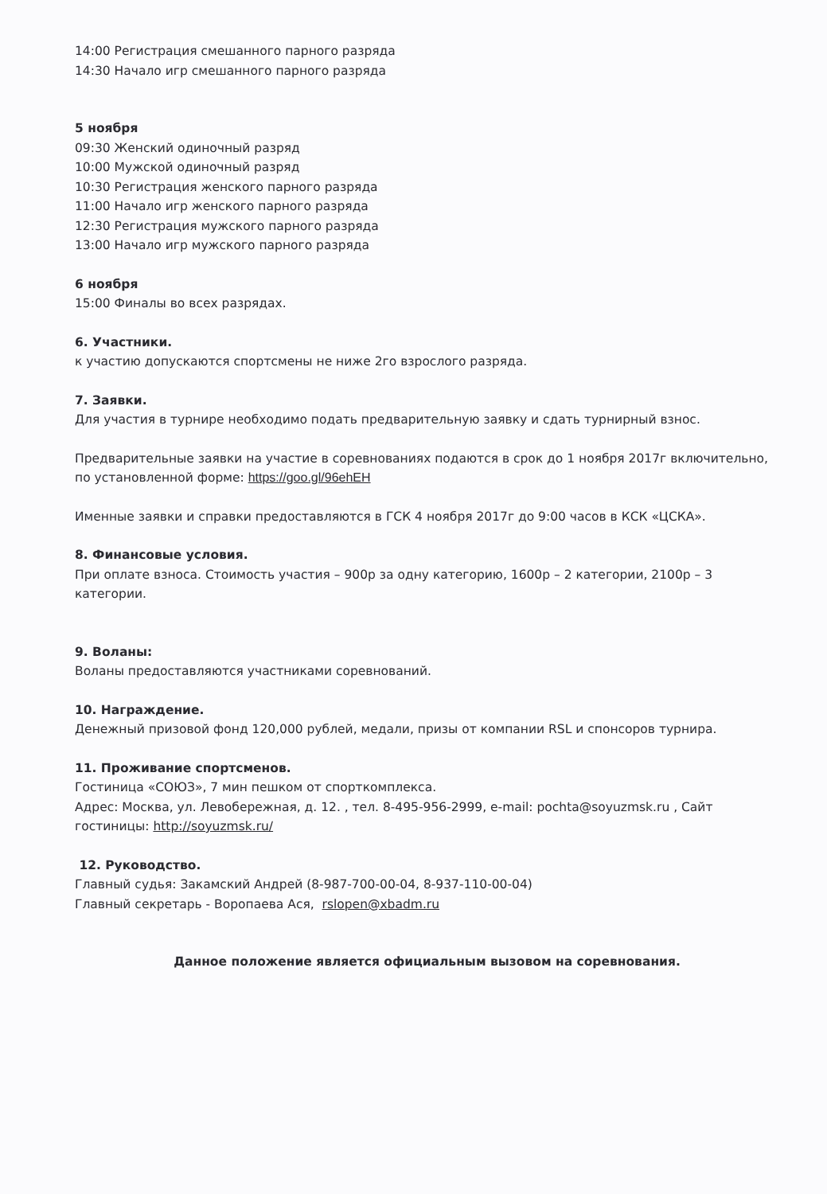14:00 Регистрация смешанного парного разряда
14:30 Начало игр смешанного парного разряда
5 ноября
09:30 Женский одиночный разряд
10:00 Мужской одиночный разряд
10:30 Регистрация женского парного разряда
11:00 Начало игр женского парного разряда
12:30 Регистрация мужского парного разряда
13:00 Начало игр мужского парного разряда
6 ноября
15:00 Финалы во всех разрядах.
6. Участники.
к участию допускаются спортсмены не ниже 2го взрослого разряда.
7. Заявки.
Для участия в турнире необходимо подать предварительную заявку и сдать турнирный взнос.
Предварительные заявки на участие в соревнованиях подаются в срок до 1 ноября 2017г включительно, по установленной форме: https://goo.gl/96ehEH
Именные заявки и справки предоставляются в ГСК 4 ноября 2017г до 9:00 часов в КСК «ЦСКА».
8. Финансовые условия.
При оплате взноса. Стоимость участия – 900р за одну категорию, 1600р – 2 категории, 2100р – 3 категории.
9. Воланы:
Воланы предоставляются участниками соревнований.
10. Награждение.
Денежный призовой фонд 120,000 рублей, медали, призы от компании RSL и спонсоров турнира.
11. Проживание спортсменов.
Гостиница «СОЮЗ», 7 мин пешком от спорткомплекса.
Адрес: Москва, ул. Левобережная, д. 12. , тел. 8-495-956-2999, e-mail: pochta@soyuzmsk.ru , Сайт гостиницы: http://soyuzmsk.ru/
12. Руководство.
Главный судья: Закамский Андрей (8-987-700-00-04, 8-937-110-00-04)
Главный секретарь - Воропаева Ася, rslopen@xbadm.ru
Данное положение является официальным вызовом на соревнования.